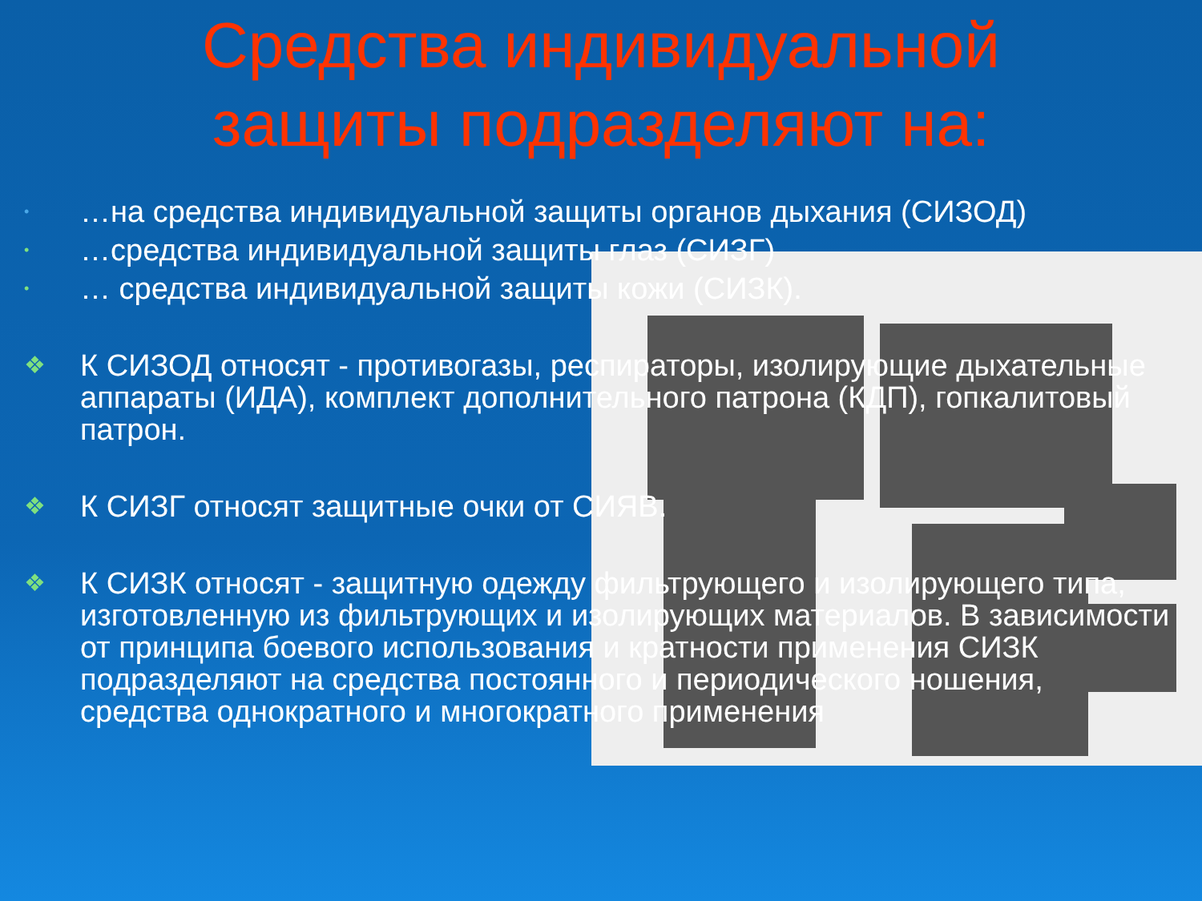Средства индивидуальной
защиты подразделяют на:
• …на средства индивидуальной защиты органов дыхания (СИЗОД)
• …средства индивидуальной защиты глаз (СИЗГ)
• … средства индивидуальной защиты кожи (СИЗК).
❖ К СИЗОД относят - противогазы, респираторы, изолирующие дыхательные аппараты (ИДА), комплект дополнительного патрона (КДП), гопкалитовый патрон.
❖ К СИЗГ относят защитные очки от СИЯВ.
❖ К СИЗК относят - защитную одежду фильтрующего и изолирующего типа, изготовленную из фильтрующих и изолирующих материалов. В зависимости от принципа боевого использования и кратности применения СИЗК подразделяют на средства постоянного и периодического ношения, средства однократного и многократного применения